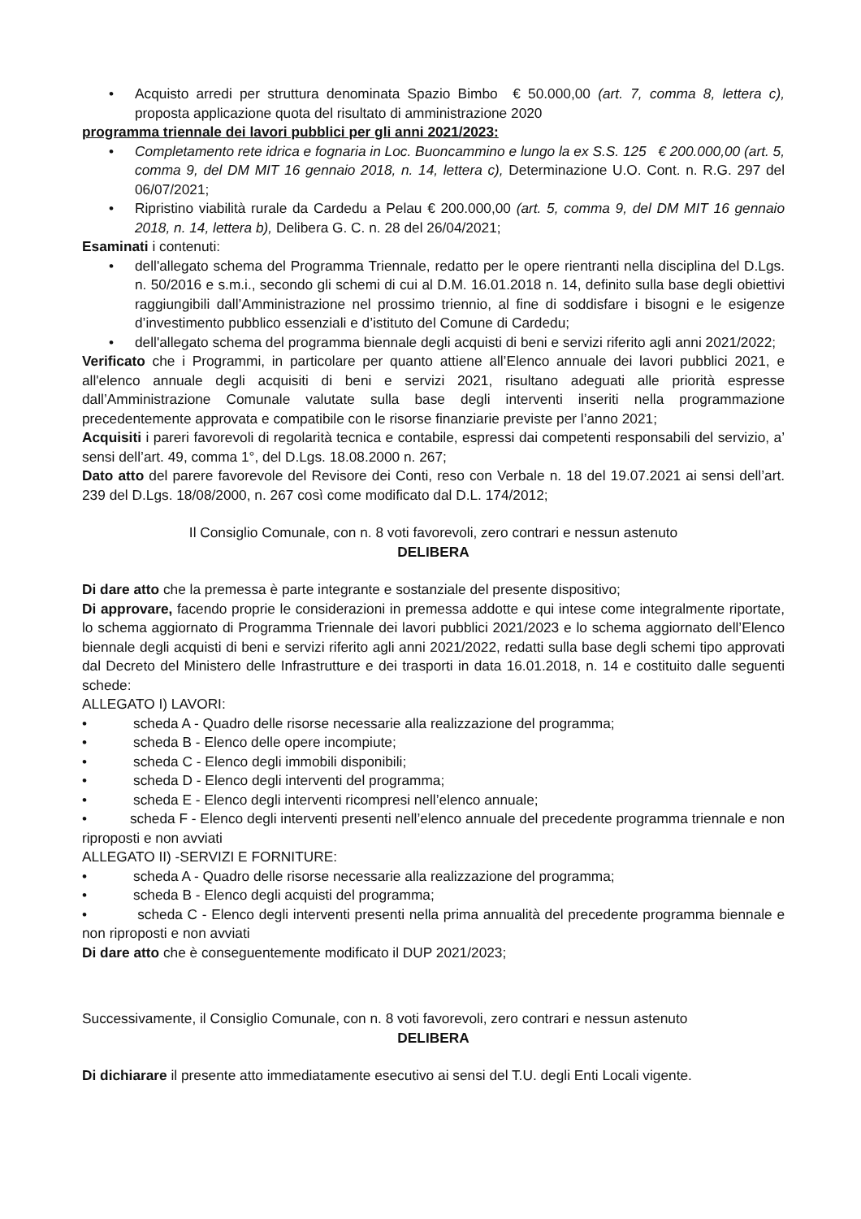• Acquisto arredi per struttura denominata Spazio Bimbo € 50.000,00 (art. 7, comma 8, lettera c), proposta applicazione quota del risultato di amministrazione 2020
programma triennale dei lavori pubblici per gli anni 2021/2023:
• Completamento rete idrica e fognaria in Loc. Buoncammino e lungo la ex S.S. 125 € 200.000,00 (art. 5, comma 9, del DM MIT 16 gennaio 2018, n. 14, lettera c), Determinazione U.O. Cont. n. R.G. 297 del 06/07/2021;
• Ripristino viabilità rurale da Cardedu a Pelau € 200.000,00 (art. 5, comma 9, del DM MIT 16 gennaio 2018, n. 14, lettera b), Delibera G. C. n. 28 del 26/04/2021;
Esaminati i contenuti:
• dell'allegato schema del Programma Triennale, redatto per le opere rientranti nella disciplina del D.Lgs. n. 50/2016 e s.m.i., secondo gli schemi di cui al D.M. 16.01.2018 n. 14, definito sulla base degli obiettivi raggiungibili dall’Amministrazione nel prossimo triennio, al fine di soddisfare i bisogni e le esigenze d’investimento pubblico essenziali e d’istituto del Comune di Cardedu;
• dell'allegato schema del programma biennale degli acquisti di beni e servizi riferito agli anni 2021/2022;
Verificato che i Programmi, in particolare per quanto attiene all’Elenco annuale dei lavori pubblici 2021, e all'elenco annuale degli acquisiti di beni e servizi 2021, risultano adeguati alle priorità espresse dall’Amministrazione Comunale valutate sulla base degli interventi inseriti nella programmazione precedentemente approvata e compatibile con le risorse finanziarie previste per l’anno 2021;
Acquisiti i pareri favorevoli di regolarità tecnica e contabile, espressi dai competenti responsabili del servizio, a’ sensi dell’art. 49, comma 1°, del D.Lgs. 18.08.2000 n. 267;
Dato atto del parere favorevole del Revisore dei Conti, reso con Verbale n. 18 del 19.07.2021 ai sensi dell’art. 239 del D.Lgs. 18/08/2000, n. 267 così come modificato dal D.L. 174/2012;
Il Consiglio Comunale, con n. 8 voti favorevoli, zero contrari e nessun astenuto
DELIBERA
Di dare atto che la premessa è parte integrante e sostanziale del presente dispositivo;
Di approvare, facendo proprie le considerazioni in premessa addotte e qui intese come integralmente riportate, lo schema aggiornato di Programma Triennale dei lavori pubblici 2021/2023 e lo schema aggiornato dell’Elenco biennale degli acquisti di beni e servizi riferito agli anni 2021/2022, redatti sulla base degli schemi tipo approvati dal Decreto del Ministero delle Infrastrutture e dei trasporti in data 16.01.2018, n. 14 e costituito dalle seguenti schede:
ALLEGATO I) LAVORI:
• scheda A - Quadro delle risorse necessarie alla realizzazione del programma;
• scheda B - Elenco delle opere incompiute;
• scheda C - Elenco degli immobili disponibili;
• scheda D - Elenco degli interventi del programma;
• scheda E - Elenco degli interventi ricompresi nell’elenco annuale;
• scheda F - Elenco degli interventi presenti nell’elenco annuale del precedente programma triennale e non riproposti e non avviati
ALLEGATO II) -SERVIZI E FORNITURE:
• scheda A - Quadro delle risorse necessarie alla realizzazione del programma;
• scheda B - Elenco degli acquisti del programma;
• scheda C - Elenco degli interventi presenti nella prima annualità del precedente programma biennale e non riproposti e non avviati
Di dare atto che è conseguentemente modificato il DUP 2021/2023;
Successivamente, il Consiglio Comunale, con n. 8 voti favorevoli, zero contrari e nessun astenuto
DELIBERA
Di dichiarare il presente atto immediatamente esecutivo ai sensi del T.U. degli Enti Locali vigente.